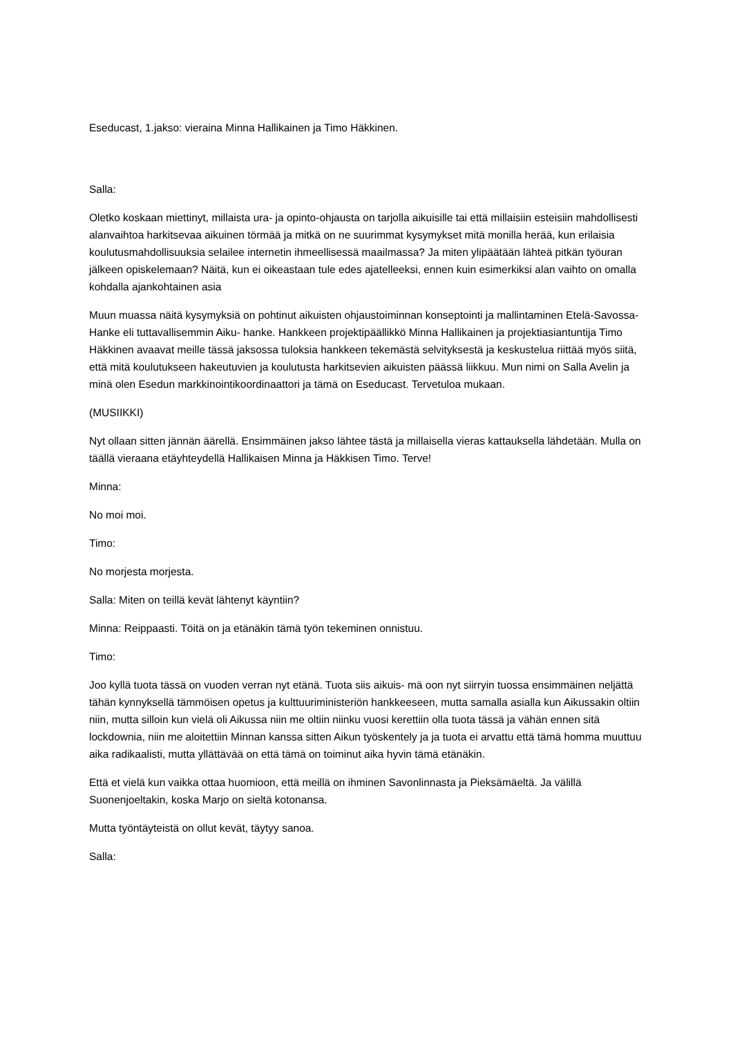Eseducast, 1.jakso: vieraina Minna Hallikainen ja Timo Häkkinen.
Salla:
Oletko koskaan miettinyt, millaista ura- ja opinto-ohjausta on tarjolla aikuisille tai että millaisiin esteisiin mahdollisesti alanvaihtoa harkitsevaa aikuinen törmää ja mitkä on ne suurimmat kysymykset mitä monilla herää, kun erilaisia koulutusmahdollisuuksia selailee internetin ihmeellisessä maailmassa? Ja miten ylipäätään lähteä pitkän työuran jälkeen opiskelemaan? Näitä, kun ei oikeastaan tule edes ajatelleeksi, ennen kuin esimerkiksi alan vaihto on omalla kohdalla ajankohtainen asia
Muun muassa näitä kysymyksiä on pohtinut aikuisten ohjaustoiminnan konseptointi ja mallintaminen Etelä-Savossa- Hanke eli tuttavallisemmin Aiku- hanke. Hankkeen projektipäällikkö Minna Hallikainen ja projektiasiantuntija Timo Häkkinen avaavat meille tässä jaksossa tuloksia hankkeen tekemästä selvityksestä ja keskustelua riittää myös siitä, että mitä koulutukseen hakeutuvien ja koulutusta harkitsevien aikuisten päässä liikkuu. Mun nimi on Salla Avelin ja minä olen Esedun markkinointikoordinaattori ja tämä on Eseducast. Tervetuloa mukaan.
(MUSIIKKI)
Nyt ollaan sitten jännän äärellä. Ensimmäinen jakso lähtee tästä ja millaisella vieras kattauksella lähdetään. Mulla on täällä vieraana etäyhteydellä Hallikaisen Minna ja Häkkisen Timo. Terve!
Minna:
No moi moi.
Timo:
No morjesta morjesta.
Salla: Miten on teillä kevät lähtenyt käyntiin?
Minna: Reippaasti. Töitä on ja etänäkin tämä työn tekeminen onnistuu.
Timo:
Joo kyllä tuota tässä on vuoden verran nyt etänä. Tuota siis aikuis- mä oon nyt siirryin tuossa ensimmäinen neljättä tähän kynnyksellä tämmöisen opetus ja kulttuuriministeriön hankkeeseen, mutta samalla asialla kun Aikussakin oltiin niin, mutta silloin kun vielä oli Aikussa niin me oltiin niinku vuosi kerettiin olla tuota tässä ja vähän ennen sitä lockdownia, niin me aloitettiin Minnan kanssa sitten Aikun työskentely ja ja tuota ei arvattu että tämä homma muuttuu aika radikaalisti, mutta yllättävää on että tämä on toiminut aika hyvin tämä etänäkin.
Että et vielä kun vaikka ottaa huomioon, että meillä on ihminen Savonlinnasta ja Pieksämäeltä. Ja välillä Suonenjoeltakin, koska Marjo on sieltä kotonansa.
Mutta työntäyteistä on ollut kevät, täytyy sanoa.
Salla: